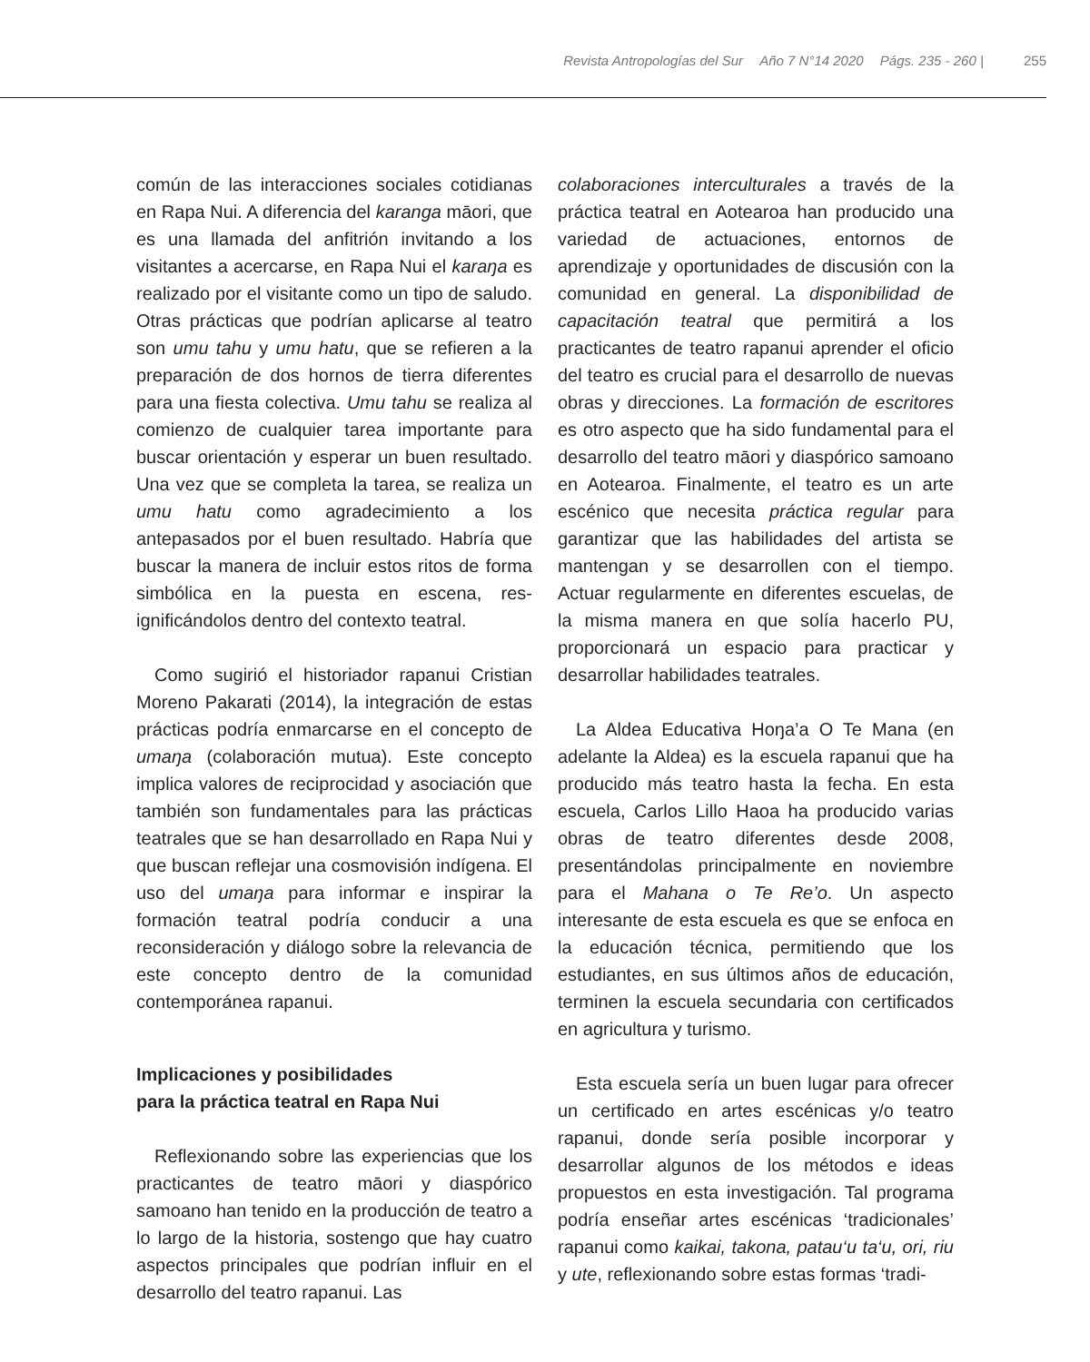Revista Antropologías del Sur Año 7 N°14 2020 Págs. 235 - 260 | 255
común de las interacciones sociales cotidianas en Rapa Nui. A diferencia del karanga māori, que es una llamada del anfitrión invitando a los visitantes a acercarse, en Rapa Nui el karaŋa es realizado por el visitante como un tipo de saludo. Otras prácticas que podrían aplicarse al teatro son umu tahu y umu hatu, que se refieren a la preparación de dos hornos de tierra diferentes para una fiesta colectiva. Umu tahu se realiza al comienzo de cualquier tarea importante para buscar orientación y esperar un buen resultado. Una vez que se completa la tarea, se realiza un umu hatu como agradecimiento a los antepasados por el buen resultado. Habría que buscar la manera de incluir estos ritos de forma simbólica en la puesta en escena, res-ignificándolos dentro del contexto teatral.
Como sugirió el historiador rapanui Cristian Moreno Pakarati (2014), la integración de estas prácticas podría enmarcarse en el concepto de umaŋa (colaboración mutua). Este concepto implica valores de reciprocidad y asociación que también son fundamentales para las prácticas teatrales que se han desarrollado en Rapa Nui y que buscan reflejar una cosmovisión indígena. El uso del umaŋa para informar e inspirar la formación teatral podría conducir a una reconsideración y diálogo sobre la relevancia de este concepto dentro de la comunidad contemporánea rapanui.
Implicaciones y posibilidades
para la práctica teatral en Rapa Nui
Reflexionando sobre las experiencias que los practicantes de teatro māori y diaspórico samoano han tenido en la producción de teatro a lo largo de la historia, sostengo que hay cuatro aspectos principales que podrían influir en el desarrollo del teatro rapanui. Las
colaboraciones interculturales a través de la práctica teatral en Aotearoa han producido una variedad de actuaciones, entornos de aprendizaje y oportunidades de discusión con la comunidad en general. La disponibilidad de capacitación teatral que permitirá a los practicantes de teatro rapanui aprender el oficio del teatro es crucial para el desarrollo de nuevas obras y direcciones. La formación de escritores es otro aspecto que ha sido fundamental para el desarrollo del teatro māori y diaspórico samoano en Aotearoa. Finalmente, el teatro es un arte escénico que necesita práctica regular para garantizar que las habilidades del artista se mantengan y se desarrollen con el tiempo. Actuar regularmente en diferentes escuelas, de la misma manera en que solía hacerlo PU, proporcionará un espacio para practicar y desarrollar habilidades teatrales.
La Aldea Educativa Hoŋa’a O Te Mana (en adelante la Aldea) es la escuela rapanui que ha producido más teatro hasta la fecha. En esta escuela, Carlos Lillo Haoa ha producido varias obras de teatro diferentes desde 2008, presentándolas principalmente en noviembre para el Mahana o Te Re’o. Un aspecto interesante de esta escuela es que se enfoca en la educación técnica, permitiendo que los estudiantes, en sus últimos años de educación, terminen la escuela secundaria con certificados en agricultura y turismo.
Esta escuela sería un buen lugar para ofrecer un certificado en artes escénicas y/o teatro rapanui, donde sería posible incorporar y desarrollar algunos de los métodos e ideas propuestos en esta investigación. Tal programa podría enseñar artes escénicas ‘tradicionales’ rapanui como kaikai, takona, patau‘u ta‘u, ori, riu y ute, reflexionando sobre estas formas ‘tradi-